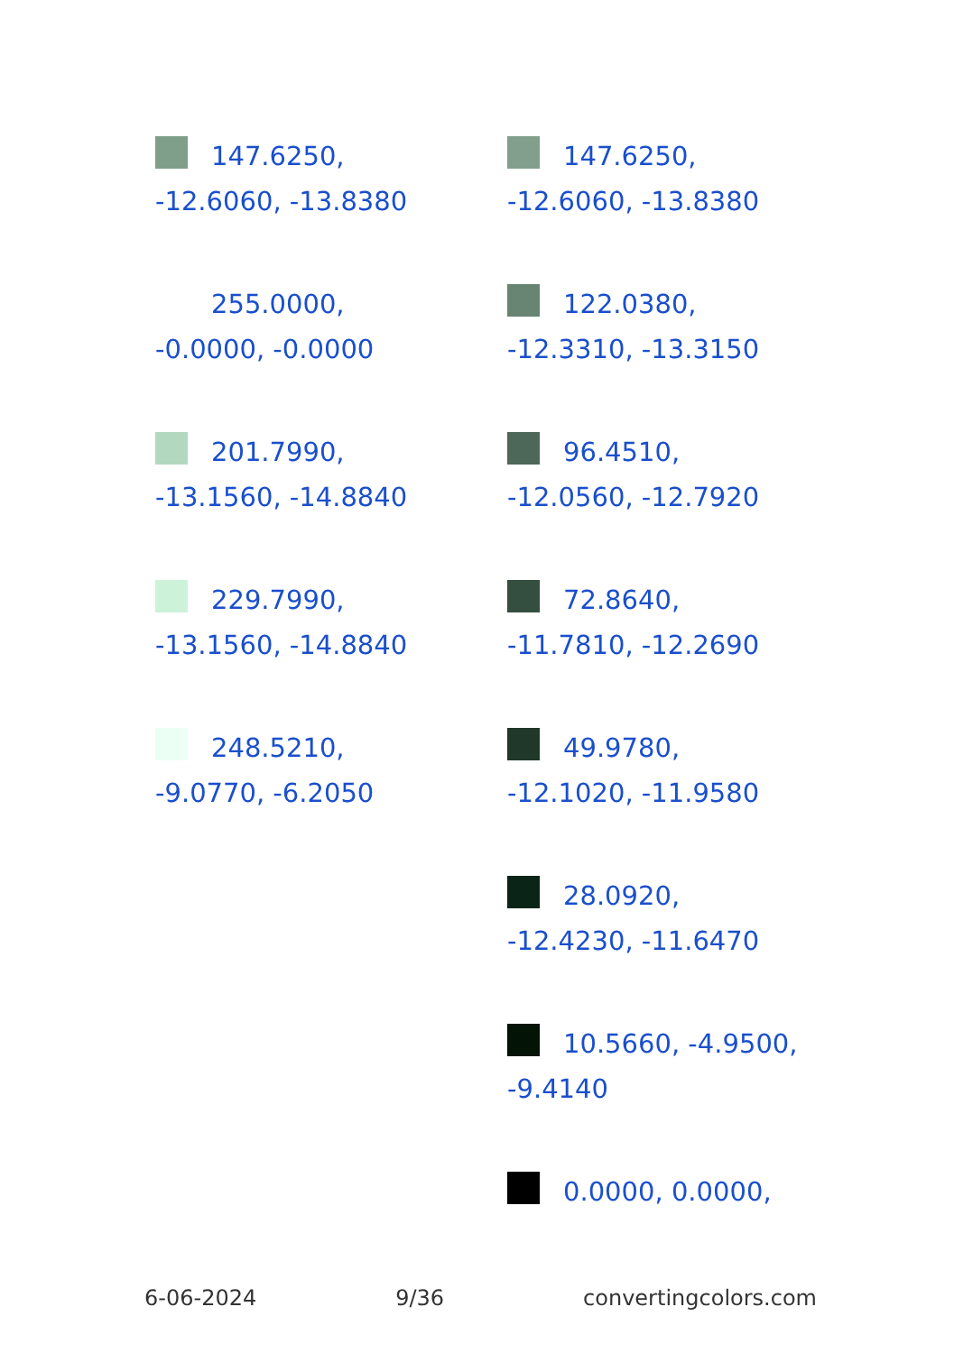147.6250, -12.6060, -13.8380
255.0000, -0.0000, -0.0000
201.7990, -13.1560, -14.8840
229.7990, -13.1560, -14.8840
248.5210, -9.0770, -6.2050
147.6250, -12.6060, -13.8380
122.0380, -12.3310, -13.3150
96.4510, -12.0560, -12.7920
72.8640, -11.7810, -12.2690
49.9780, -12.1020, -11.9580
28.0920, -12.4230, -11.6470
10.5660, -4.9500, -9.4140
0.0000, 0.0000,
6-06-2024 9/36 convertingcolors.com